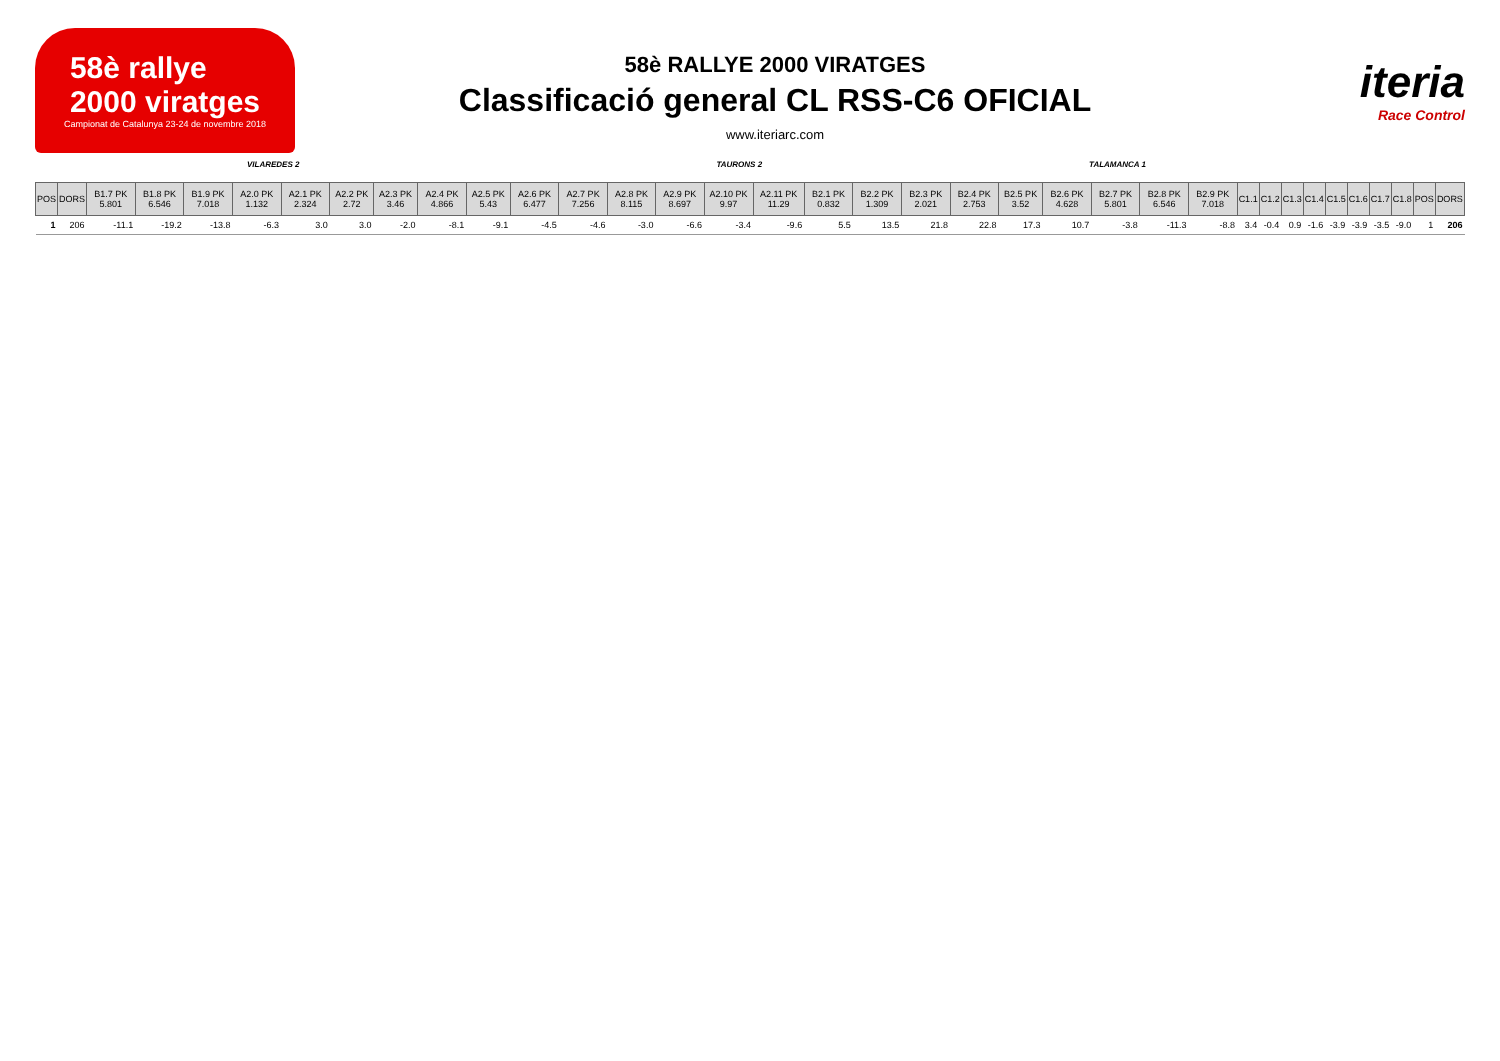58è rallye
2000 viratges
Campionat de Catalunya 23-24 de novembre 2018
58è RALLYE 2000 VIRATGES
Classificació general CL RSS-C6 OFICIAL
www.iteriarc.com
iteria
Race Control
VILAREDES 2 TAURONS 2 TALAMANCA 1
| POS | DORS | B1.7 PK 5.801 | B1.8 PK 6.546 | B1.9 PK 7.018 | A2.0 PK 1.132 | A2.1 PK 2.324 | A2.2 PK 2.72 | A2.3 PK 3.46 | A2.4 PK 4.866 | A2.5 PK 5.43 | A2.6 PK 6.477 | A2.7 PK 7.256 | A2.8 PK 8.115 | A2.9 PK 8.697 | A2.10 PK 9.97 | A2.11 PK 11.29 | B2.1 PK 0.832 | B2.2 PK 1.309 | B2.3 PK 2.021 | B2.4 PK 2.753 | B2.5 PK 3.52 | B2.6 PK 4.628 | B2.7 PK 5.801 | B2.8 PK 6.546 | B2.9 PK 7.018 | C1.1 | C1.2 | C1.3 | C1.4 | C1.5 | C1.6 | C1.7 | C1.8 | POS | DORS |
| --- | --- | --- | --- | --- | --- | --- | --- | --- | --- | --- | --- | --- | --- | --- | --- | --- | --- | --- | --- | --- | --- | --- | --- | --- | --- | --- | --- | --- | --- | --- | --- | --- | --- | --- | --- |
| 1 | 206 | -11.1 | -19.2 | -13.8 | -6.3 | 3.0 | 3.0 | -2.0 | -8.1 | -9.1 | -4.5 | -4.6 | -3.0 | -6.6 | -3.4 | -9.6 | 5.5 | 13.5 | 21.8 | 22.8 | 17.3 | 10.7 | -3.8 | -11.3 | -8.8 | 3.4 | -0.4 | 0.9 | -1.6 | -3.9 | -3.9 | -3.5 | -9.0 | 1 | 206 |